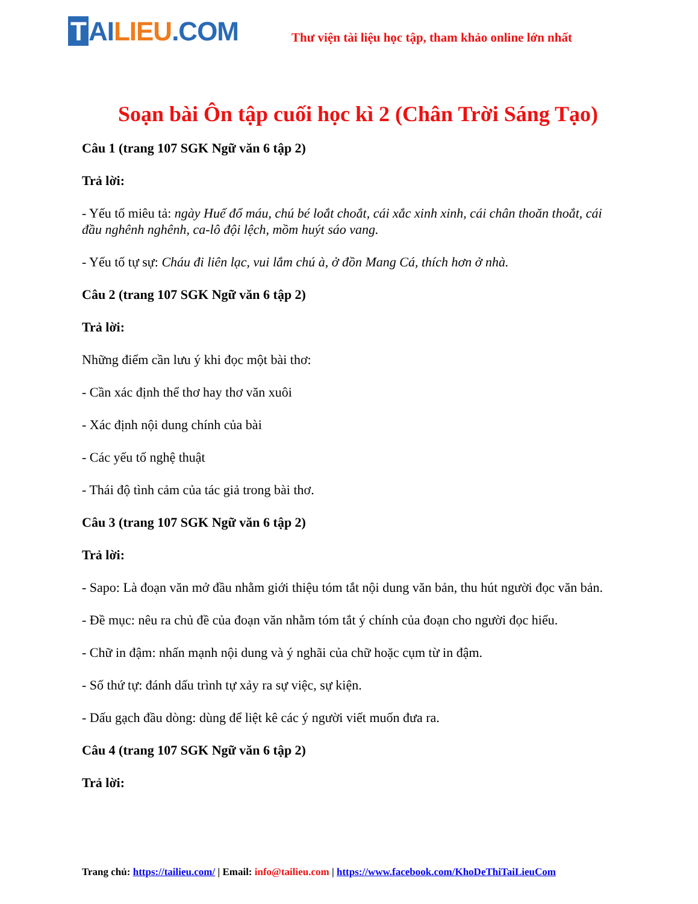T AI LIEU.COM
Thư viện tài liệu học tập, tham khảo online lớn nhất
Soạn bài Ôn tập cuối học kì 2 (Chân Trời Sáng Tạo)
Câu 1 (trang 107 SGK Ngữ văn 6 tập 2)
Trả lời:
- Yếu tố miêu tả: ngày Huế đổ máu, chú bé loắt choắt, cái xắc xinh xinh, cái chân thoăn thoắt, cái đầu nghênh nghênh, ca-lô đội lệch, mồm huýt sáo vang.
- Yếu tố tự sự: Cháu đi liên lạc, vui lắm chú à, ở đồn Mang Cá, thích hơn ở nhà.
Câu 2 (trang 107 SGK Ngữ văn 6 tập 2)
Trả lời:
Những điểm cần lưu ý khi đọc một bài thơ:
- Cần xác định thể thơ hay thơ văn xuôi
- Xác định nội dung chính của bài
- Các yếu tố nghệ thuật
- Thái độ tình cảm của tác giả trong bài thơ.
Câu 3 (trang 107 SGK Ngữ văn 6 tập 2)
Trả lời:
- Sapo: Là đoạn văn mở đầu nhằm giới thiệu tóm tắt nội dung văn bản, thu hút người đọc văn bản.
- Đề mục: nêu ra chủ đề của đoạn văn nhằm tóm tắt ý chính của đoạn cho người đọc hiểu.
- Chữ in đậm: nhấn mạnh nội dung và ý nghãi của chữ hoặc cụm từ in đậm.
- Số thứ tự: đánh dấu trình tự xảy ra sự việc, sự kiện.
- Dấu gạch đầu dòng: dùng để liệt kê các ý người viết muốn đưa ra.
Câu 4 (trang 107 SGK Ngữ văn 6 tập 2)
Trả lời:
Trang chủ: https://tailieu.com/ | Email: info@tailieu.com | https://www.facebook.com/KhoDeThiTaiLieuCom